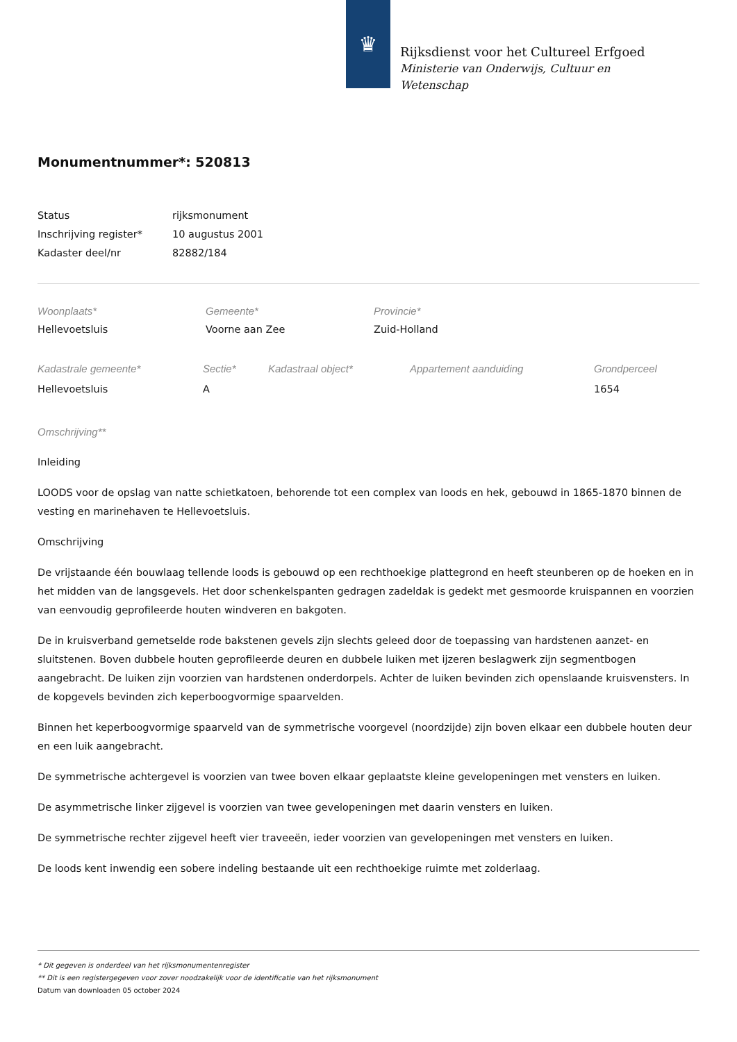♛
Rijksdienst voor het Cultureel Erfgoed
Ministerie van Onderwijs, Cultuur en
Wetenschap
Monumentnummer*: 520813
| Status | rijksmonument |
| Inschrijving register* | 10 augustus 2001 |
| Kadaster deel/nr | 82882/184 |
| Woonplaats* | Gemeente* | Provincie* |
| Hellevoetsluis | Voorne aan Zee | Zuid-Holland |
| Kadastrale gemeente* | Sectie* | Kadastraal object* | Appartement aanduiding | Grondperceel |
| Hellevoetsluis | A | | | 1654 |
Omschrijving**
Inleiding
LOODS voor de opslag van natte schietkatoen, behorende tot een complex van loods en hek, gebouwd in 1865-1870 binnen de vesting en marinehaven te Hellevoetsluis.
Omschrijving
De vrijstaande één bouwlaag tellende loods is gebouwd op een rechthoekige plattegrond en heeft steunberen op de hoeken en in het midden van de langsgevels. Het door schenkelspanten gedragen zadeldak is gedekt met gesmoorde kruispannen en voorzien van eenvoudig geprofileerde houten windveren en bakgoten.
De in kruisverband gemetselde rode bakstenen gevels zijn slechts geleed door de toepassing van hardstenen aanzet- en sluitstenen. Boven dubbele houten geprofileerde deuren en dubbele luiken met ijzeren beslagwerk zijn segmentbogen aangebracht. De luiken zijn voorzien van hardstenen onderdorpels. Achter de luiken bevinden zich openslaande kruisvensters. In de kopgevels bevinden zich keperboogvormige spaarvelden.
Binnen het keperboogvormige spaarveld van de symmetrische voorgevel (noordzijde) zijn boven elkaar een dubbele houten deur en een luik aangebracht.
De symmetrische achtergevel is voorzien van twee boven elkaar geplaatste kleine gevelopeningen met vensters en luiken.
De asymmetrische linker zijgevel is voorzien van twee gevelopeningen met daarin vensters en luiken.
De symmetrische rechter zijgevel heeft vier traveeën, ieder voorzien van gevelopeningen met vensters en luiken.
De loods kent inwendig een sobere indeling bestaande uit een rechthoekige ruimte met zolderlaag.
* Dit gegeven is onderdeel van het rijksmonumentenregister
** Dit is een registergegeven voor zover noodzakelijk voor de identificatie van het rijksmonument
Datum van downloaden 05 october 2024